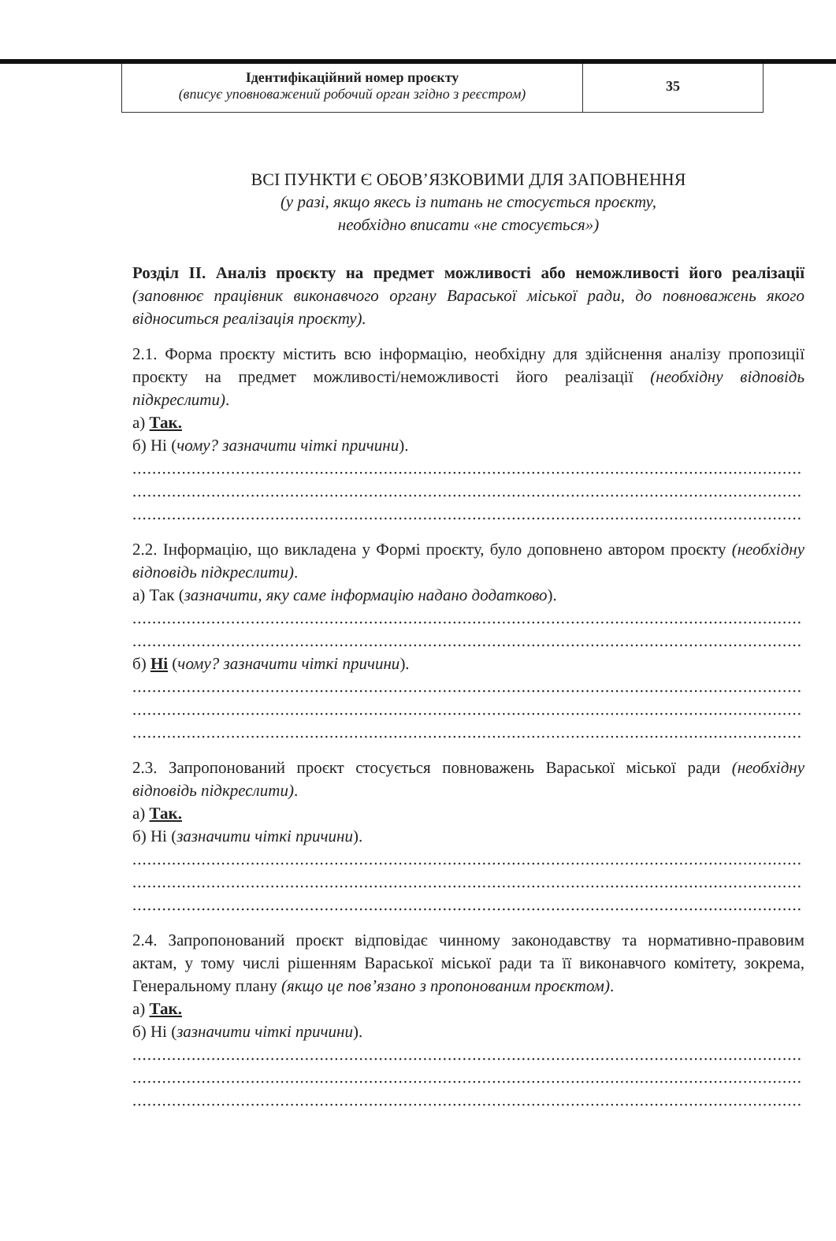| Ідентифікаційний номер проєкту (вписує уповноважений робочий орган згідно з реєстром) | 35 |
ВСІ ПУНКТИ Є ОБОВ’ЯЗКОВИМИ ДЛЯ ЗАПОВНЕННЯ
(у разі, якщо якесь із питань не стосується проєкту,
необхідно вписати «не стосується»)
Розділ II. Аналіз проєкту на предмет можливості або неможливості його реалізації (заповнює працівник виконавчого органу Вараської міської ради, до повноважень якого відноситься реалізація проєкту).
2.1. Форма проєкту містить всю інформацію, необхідну для здійснення аналізу пропозиції проєкту на предмет можливості/неможливості його реалізації (необхідну відповідь підкреслити).
а) Так.
б) Ні (чому? зазначити чіткі причини).
........................................................................................................................................
........................................................................................................................................
........................................................................................................................................
2.2. Інформацію, що викладена у Формі проєкту, було доповнено автором проєкту (необхідну відповідь підкреслити).
а) Так (зазначити, яку саме інформацію надано додатково).
........................................................................................................................................
........................................................................................................................................
б) Ні (чому? зазначити чіткі причини).
........................................................................................................................................
........................................................................................................................................
........................................................................................................................................
2.3. Запропонований проєкт стосується повноважень Вараської міської ради (необхідну відповідь підкреслити).
а) Так.
б) Ні (зазначити чіткі причини).
........................................................................................................................................
........................................................................................................................................
........................................................................................................................................
2.4. Запропонований проєкт відповідає чинному законодавству та нормативно-правовим актам, у тому числі рішенням Вараської міської ради та її виконавчого комітету, зокрема, Генеральному плану (якщо це пов’язано з пропонованим проєктом).
а) Так.
б) Ні (зазначити чіткі причини).
........................................................................................................................................
........................................................................................................................................
........................................................................................................................................